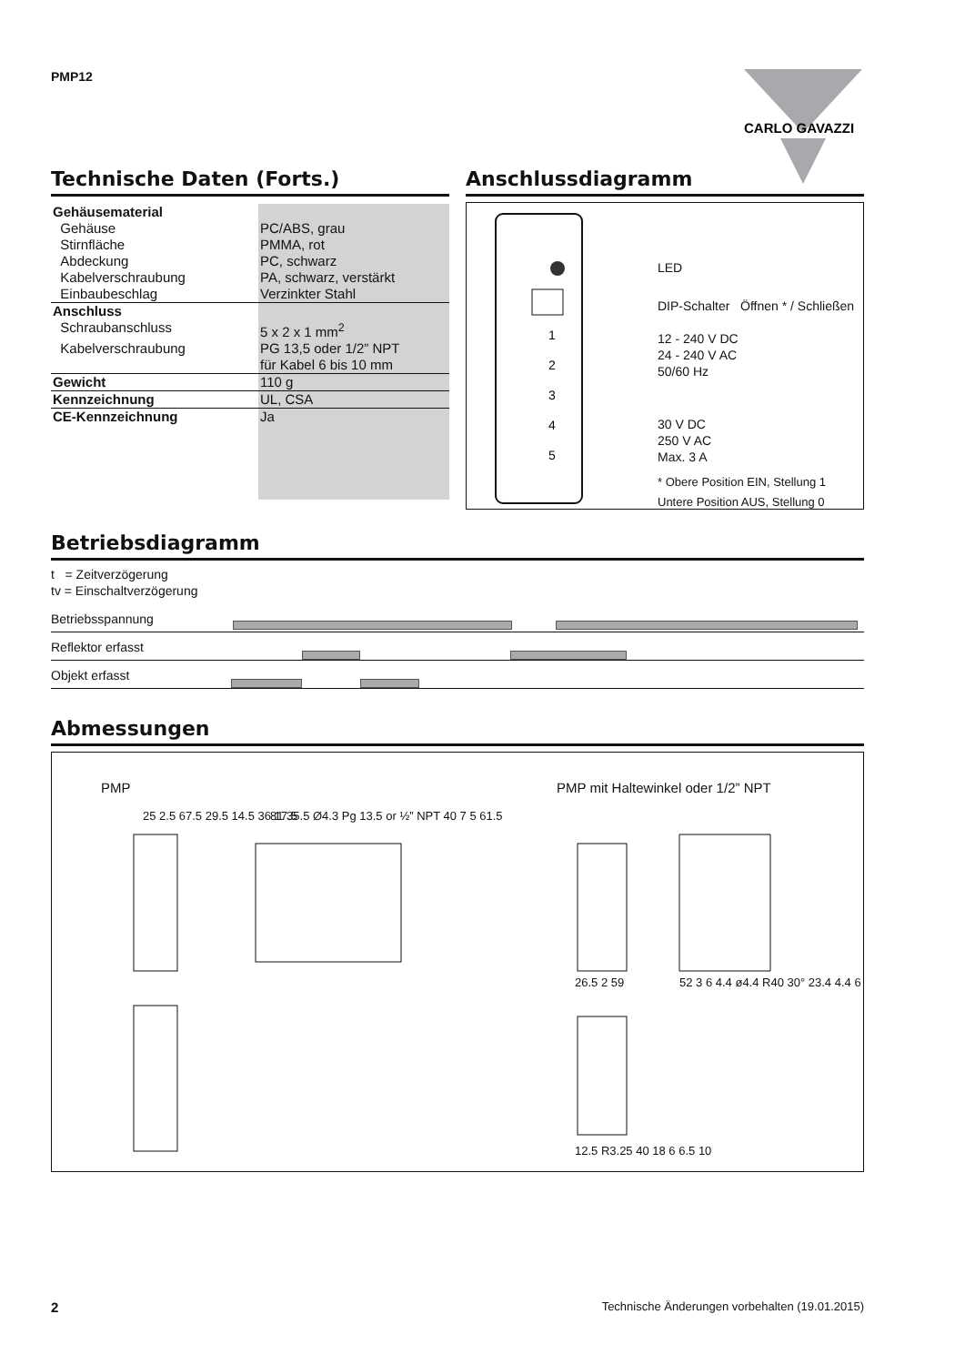PMP12
CARLO GAVAZZI
Technische Daten (Forts.)
| Gehäusematerial | |
| Gehäuse | PC/ABS, grau |
| Stirnfläche | PMMA, rot |
| Abdeckung | PC, schwarz |
| Kabelverschraubung | PA, schwarz, verstärkt |
| Einbaubeschlag | Verzinkter Stahl |
| Anschluss | |
| Schraubanschluss | 5 x 2 x 1 mm<sup>2</sup> |
| Kabelverschraubung | PG 13,5 oder 1/2” NPT für Kabel 6 bis 10 mm |
| Gewicht | 110 g |
| Kennzeichnung | UL, CSA |
| CE-Kennzeichnung | Ja |
Anschlussdiagramm
1
2
3
4
5
LED
DIP-Schalter Öffnen * / Schließen
12 - 240 V DC
24 - 240 V AC
50/60 Hz
30 V DC
250 V AC
Max. 3 A
* Obere Position EIN, Stellung 1
Untere Position AUS, Stellung 0
Betriebsdiagramm
t = Zeitverzögerung
tv = Einschaltverzögerung
Betriebsspannung
Reflektor erfasst
Objekt erfasst
Abmessungen
PMP
PMP mit Haltewinkel oder 1/2” NPT
25 2.5 67.5 29.5 14.5 36 17.5
81 35.5 Ø4.3 Pg 13.5 or ½” NPT 40 7 5 61.5
26.5 2 59
52 3 6 4.4 ø4.4 R40 30° 23.4 4.4 6
12.5 R3.25 40 18 6 6.5 10
2
Technische Änderungen vorbehalten (19.01.2015)